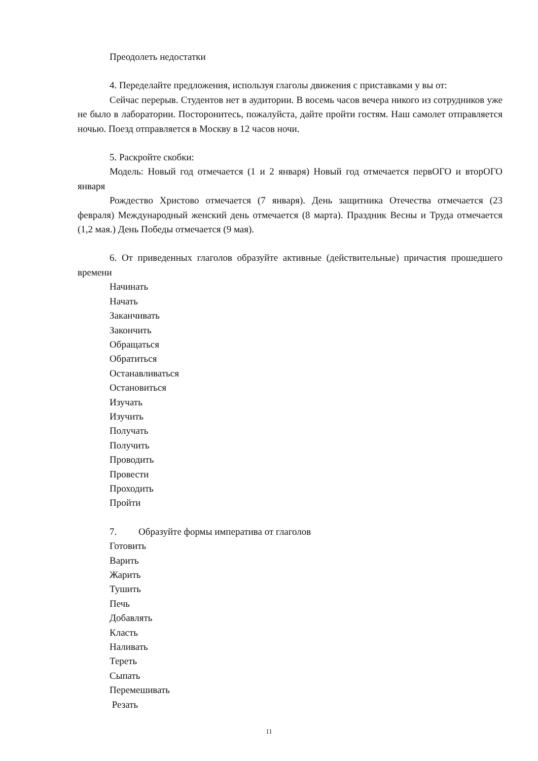Преодолеть недостатки
4. Переделайте предложения, используя глаголы движения с приставками у вы от:
Сейчас перерыв. Студентов нет в аудитории. В восемь часов вечера никого из сотрудников уже не было в лаборатории. Посторонитесь, пожалуйста, дайте пройти гостям. Наш самолет отправляется ночью. Поезд отправляется в Москву в 12 часов ночи.
5. Раскройте скобки:
Модель: Новый год отмечается (1 и 2 января) Новый год отмечается первОГО и вторОГО января
Рождество Христово отмечается (7 января). День защитника Отечества отмечается (23 февраля) Международный женский день отмечается (8 марта). Праздник Весны и Труда отмечается (1,2 мая.) День Победы отмечается (9 мая).
6. От приведенных глаголов образуйте активные (действительные) причастия прошедшего времени
Начинать
Начать
Заканчивать
Закончить
Обращаться
Обратиться
Останавливаться
Остановиться
Изучать
Изучить
Получать
Получить
Проводить
Провести
Проходить
Пройти
7. Образуйте формы императива от глаголов
Готовить
Варить
Жарить
Тушить
Печь
Добавлять
Класть
Наливать
Тереть
Сыпать
Перемешивать
Резать
11